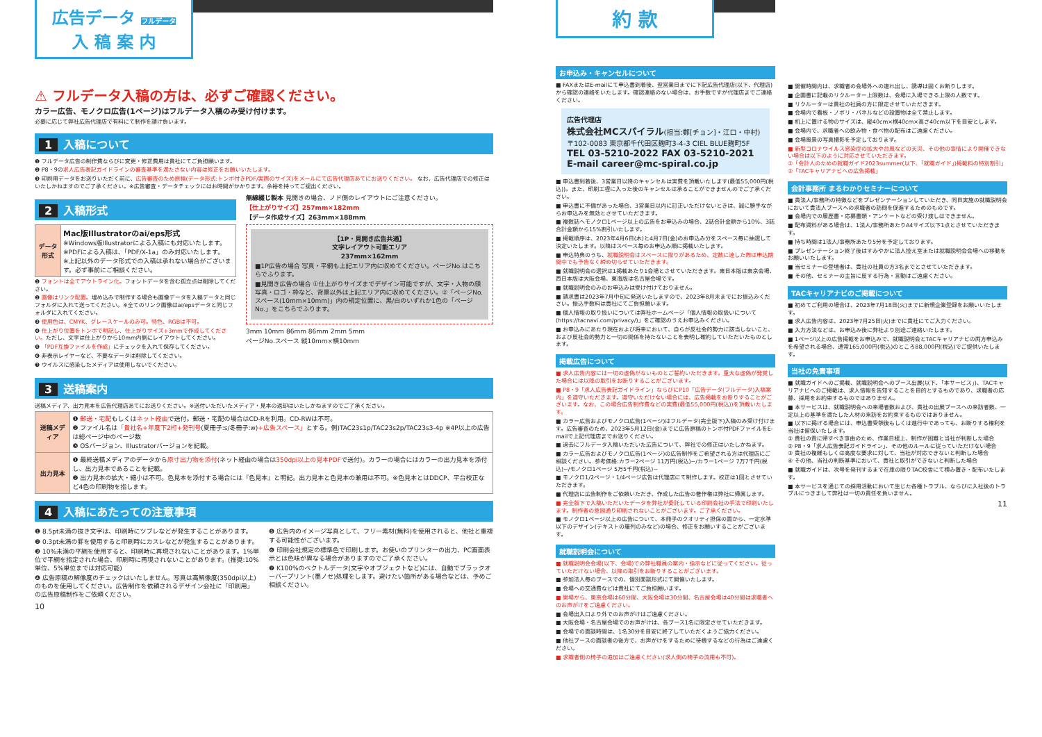広告データ フルデータ
入 稿 案 内
⚠ フルデータ入稿の方は、必ずご確認ください。
カラー広告、モノクロ広告(1ページ)はフルデータ入稿のみ受け付けます。
必要に応じて弊社広告代理店で有料にて制作を請け負います。
1 入稿について
❶ フルデータ広告の制作費ならびに変更・修正費用は貴社にてご負担願います。
❷ P8・9の求人広告表記ガイドラインの審査基準を満たさない内容は修正をお願いいたします。
❸ 印刷用データをお送りいただく前に、広告審査のため原稿(データ形式:トンボ付きPDF/実際のサイズ)をメールにて広告代理店あてにお送りください。 なお、広告代理店での修正はいたしかねますのでご了承ください。※広告審査・データチェックにはお時間がかかります。余裕を持ってご提出ください。
2 入稿形式
| データ形式 | Mac版Illustratorのai/eps形式 ※Windows版Illustratorによる入稿にも対応いたします。 ※PDFによる入稿は、「PDF/X-1a」のみ対応いたします。 ※上記以外のデータ形式での入稿は承れない場合がございます。必ず事前にご相談ください。 |
❶ フォントは全てアウトライン化。フォントデータを含む孤立点は削除してください。
❷ 画像はリンク配置。埋め込みで制作する場合も画像データを入稿データと同じフォルダに入れて送ってください。※全てのリンク画像はai/epsデータと同じフォルダに入れてください。
❸ 使用色は、CMYK、グレースケールのみ可。特色、RGBは不可。
❹ 仕上がり位置をトンボで明記し、仕上がりサイズ+3mmで作成してください。ただし、文字は仕上がりから10mm内側にレイアウトしてください。
❺ 「PDF互換ファイルを作成」にチェックを入れて保存してください。
❻ 非表示レイヤーなど、不要なデータは削除してください。
❼ ウイルスに感染したメディアは使用しないでください。
無線綴じ製本 見開きの場合、ノド側のレイアウトにご注意ください。
【仕上がりサイズ】257mm×182mm
【データ作成サイズ】263mm×188mm
【1P・見開き広告共通】
文字レイアウト可能エリア
237mm×162mm
■1P広告の場合 写真・平網も上記エリア内に収めてください。ページNo.はこちらでふります。
■見開き広告の場合 ①仕上がりサイズまでデザイン可能ですが、文字・人物の顔写真・ロゴ・枠など、背景以外は上記エリア内に収めてください。②「ページNo.スペース(10mm×10mm)」内の規定位置に、黒/白のいずれか1色の「ページNo.」をこちらでふります。
3mm 10mm 86mm 86mm 2mm 5mm
ページNo.スペース 縦10mm×横10mm
3 送稿案内
送稿メディア、出力見本を広告代理店あてにお送りください。※送付いただいたメディア・見本の返却はいたしかねますのでご了承ください。
| 送稿メディア | ❶ 郵送・宅配 もしくは ネット経由 で送付。郵送・宅配の場合はCD-Rを利用。CD-RWは不可。 ❷ ファイル名は 「貴社名+年度下2桁+発刊号 (夏冊子:s/冬冊子:w) +広告スペース」 とする。例)TAC23s1p/TAC23s2p/TAC23s3-4p ※4P以上の広告は総ページ中のページ数 ❸ OSバージョン、Illustratorバージョンを記載。 |
| 出力見本 | ❶ 最終送稿メディアのデータから 原寸出力物を添付 (ネット経由の場合は 350dpi以上の見本PDF で送付)。カラーの場合にはカラーの出力見本を添付し、出力見本であることを記載。 ❷ 出力見本の拡大・縮小は不可。色見本を添付する場合には『色見本』と明記。出力見本と色見本の兼用は不可。※色見本とはDDCP、平台校正など4色の印刷物を指します。 |
4 入稿にあたっての注意事項
❶ 8.5pt未満の抜き文字は、印刷時にツブレなどが発生することがあります。
❷ 0.3pt未満の罫を使用すると印刷時にカスレなどが発生することがあります。
❸ 10%未満の平網を使用すると、印刷時に再現されないことがあります。1%単位で平網を指定された場合、印刷時に再現されないことがあります。(推奨:10%単位、5%単位までは対応可能)
❹ 広告原稿の解像度のチェックはいたしません。写真は高解像度(350dpi以上)のものを使用してください。広告制作を依頼されるデザイン会社に「印刷用」の広告原稿制作をご依頼ください。
❺ 広告内のイメージ写真として、フリー素材(無料)を使用されると、他社と重複する可能性がございます。
❻ 印刷会社規定の標準色で印刷します。お使いのプリンターの出力、PC画面表示とは色味が異なる場合がありますのでご了承ください。
❼ K100%のベクトルデータ(文字やオブジェクトなど)には、自動でブラックオーバープリント(墨ノセ)処理をします。避けたい箇所がある場合などは、予めご相談ください。
10
約 款
お申込み・キャンセルについて
■ FAXまたはE-mailにて申込書到着後、翌営業日までに下記広告代理店(以下、代理店)から確認の連絡をいたします。確認連絡のない場合は、お手数ですが代理店までご連絡ください。
広告代理店
株式会社MCスパイラル(担当:鄭[チョン]・江口・中村)
〒102-0083 東京都千代田区麹町3-4-3 CIEL BLUE麹町5F
TEL 03-5210-2022 FAX 03-5210-2021
E-mail career@mc-spiral.co.jp
■ 申込書到着後、3営業日以降のキャンセルは実費を頂戴いたします(最低55,000円(税込))。また、印刷工程に入った後のキャンセルは承ることができませんのでご了承ください。
■ 申込書に不備があった場合、3営業日以内に訂正いただけないときは、誠に勝手ながらお申込みを無効とさせていただきます。
■ 複数誌へモノクロ1ページ以上の広告をお申込みの場合、2誌合計金額から10%、3誌合計金額から15%割引いたします。
■ 掲載順序は、2023年4月6日(木)と4月7日(金)のお申込み分をスペース毎に抽選して決定いたします。以降はスペース毎のお申込み順に掲載いたします。
■ 申込特典のうち、就職説明会はスペースに限りがあるため、定数に達した際は申込期間中でも予告なく締め切らせていただきます。
■ 就職説明会の選択は1掲載あたり1会場とさせていただきます。東日本版は東京会場、西日本版は大阪会場、東海版は名古屋会場です。
■ 就職説明会のみのお申込みは受け付けておりません。
■ 請求書は2023年7月中旬に発送いたしますので、2023年8月末までにお振込みください。振込手数料は貴社にてご負担願います。
■ 個人情報の取り扱いについては弊社ホームページ「個人情報の取扱いについて(https://tacnavi.com/privacy/)」をご確認のうえお申込みください。
■ お申込みにあたり現在および将来において、自らが反社会的勢力に該当しないこと、および反社会的勢力と一切の関係を持たないことを表明し確約していただいたものとします。
掲載広告について
■ 求人広告内容には一切の虚偽がないものとご誓約いただきます。重大な虚偽が発覚した場合には以降の取引をお断りすることがございます。
■ P8・9「求人広告表記ガイドライン」ならびにP10「広告データ(フルデータ)入稿案内」を遵守いただきます。遵守いただけない場合には、広告掲載をお断りすることがございます。なお、この場合広告制作費などの実費(最低55,000円(税込))を頂戴いたします。
■ カラー広告およびモノクロ広告(1ページ)はフルデータ(完全版下)入稿のみ受け付けます。広告審査のため、2023年5月12日(金)までに広告原稿のトンボ付PDFファイルをE-mailで上記代理店までお送りください。
■ 過去にフルデータ入稿いただいた広告について、弊社での修正はいたしかねます。
■ カラー広告およびモノクロ広告(1ページ)の広告制作をご希望される方は代理店にご相談ください。参考価格:カラー2ページ 11万円(税込)~/カラー1ページ 7万7千円(税込)~/モノクロ1ページ 5万5千円(税込)~
■ モノクロ1/2ページ・1/4ページ広告は代理店にて制作します。校正は1回とさせていただきます。
■ 代理店に広告制作をご依頼いただき、作成した広告の著作権は弊社に帰属します。
■ 完全版下で入稿いただいたデータを弊社が委託している印刷会社の手法で印刷いたします。制作者の意図通り印刷されないことがございます。ご了承ください。
■ モノクロ1ページ以上の広告について、本冊子のクオリティ担保の面から、一定水準以下のデザイン(テキストの羅列のみなど)の場合、修正をお願いすることがございます。
就職説明会について
■ 就職説明会会場(以下、会場)での弊社職員の案内・指示などに従ってください。従っていただけない場合、以降の取引をお断りすることがございます。
■ 参加法人毎のブースでの、個別面談形式にて開催いたします。
■ 会場への交通費などは貴社にてご負担願います。
■ 開場から、東京会場は60分間、大阪会場は30分間、名古屋会場は40分間は求職者へのお声がけをご遠慮ください。
■ 会場出入口より外でのお声がけはご遠慮ください。
■ 大阪会場・名古屋会場でのお声がけは、各ブース1名に限定させていただきます。
■ 会場での面談時間は、1名30分を目安に終了していただくようご協力ください。
■ 他社ブースの面談者の後方で、お声がけをするために待機するなどの行為はご遠慮ください。
■ 求職者側の椅子の追加はご遠慮ください(求人側の椅子の流用も不可)。
■ 開催時間内は、求職者の会場外への連れ出し、誘導は固くお断りします。
■ 企画書に記載のリクルーター上限数は、会場に入場できる上限の人数です。
■ リクルーターは貴社の社員の方に限定させていただきます。
■ 会場内で看板・ノボリ・パネルなどの設置物は全て禁止します。
■ 机上に置ける物のサイズは、縦40cm×横40cm×高さ40cm以下を目安とします。
■ 会場内で、求職者への飲み物・食べ物の配布はご遠慮ください。
■ 会場風景の写真撮影を予定しております。
■ 新型コロナウイルス感染症の拡大や台風などの天災、その他の事情により開催できない場合は以下のように対応させていただきます。
①「会計人のための就職ガイド2023summer(以下、「就職ガイド」)掲載料の特別割引」
②「TACキャリアナビへの広告掲載」
会計事務所 まるわかりセミナーについて
■ 貴法人/事務所の特徴などをプレゼンテーションしていただき、同日実施の就職説明会において貴法人ブースへの求職者の訪問を促進するためのものです。
■ 会場内での履歴書・応募書類・アンケートなどの受け渡しはできません。
■ 配布資料がある場合は、1法人/事務所あたりA4サイズ以下1点とさせていただきます。
■ 持ち時間は1法人/事務所あたり5分を予定しております。
■ プレゼンテーション終了後はすみやかに法人控え室または就職説明会会場への移動をお願いいたします。
■ 当セミナーの登壇者は、貴社の社員の方3名までとさせていただきます。
■ その他、セミナーの主旨に反する行為・言動はご遠慮ください。
TACキャリアナビのご掲載について
■ 初めてご利用の場合は、2023年7月18日(火)までに新規企業登録をお願いいたします。
■ 求人広告内容は、2023年7月25日(火)までに貴社にてご入力ください。
■ 入力方法などは、お申込み後に弊社より別途ご連絡いたします。
■ 1ページ以上の広告掲載をお申込みで、就職説明会とTACキャリアナビの両方申込みを希望される場合、通常165,000円(税込)のところ88,000円(税込)でご提供いたします。
当社の免責事項
■ 就職ガイドへのご掲載、就職説明会へのブース出展(以下、「本サービス」)、TACキャリアナビへのご掲載は、求人情報を告知することを目的とするものであり、求職者の応募、採用をお約束するものではありません。
■ 本サービスは、就職説明会への来場者数および、貴社の出展ブースへの来訪者数、一定以上の基準を満たした人材の来訪をお約束するものではありません。
■ 以下に掲げる場合には、申込書受領後もしくは進行中であっても、お断りする権利を当社は留保いたします。
① 貴社の責に帰すべき事由のため、作業日程上、制作が困難と当社が判断した場合
② P8・9「求人広告表記ガイドライン」、その他のルールに従っていただけない場合
③ 貴社の複雑もしくは高度な要求に対して、当社が対応できないと判断した場合
④ その他、当社の判断基準において、貴社と取引ができないと判断した場合
■ 就職ガイドは、次号を発刊するまで在庫の限りTAC校舎にて積み置き・配布いたします。
■ 本サービスを通じての採用活動において生じた各種トラブル、ならびに入社後のトラブルにつきまして弊社は一切の責任を負いません。
11